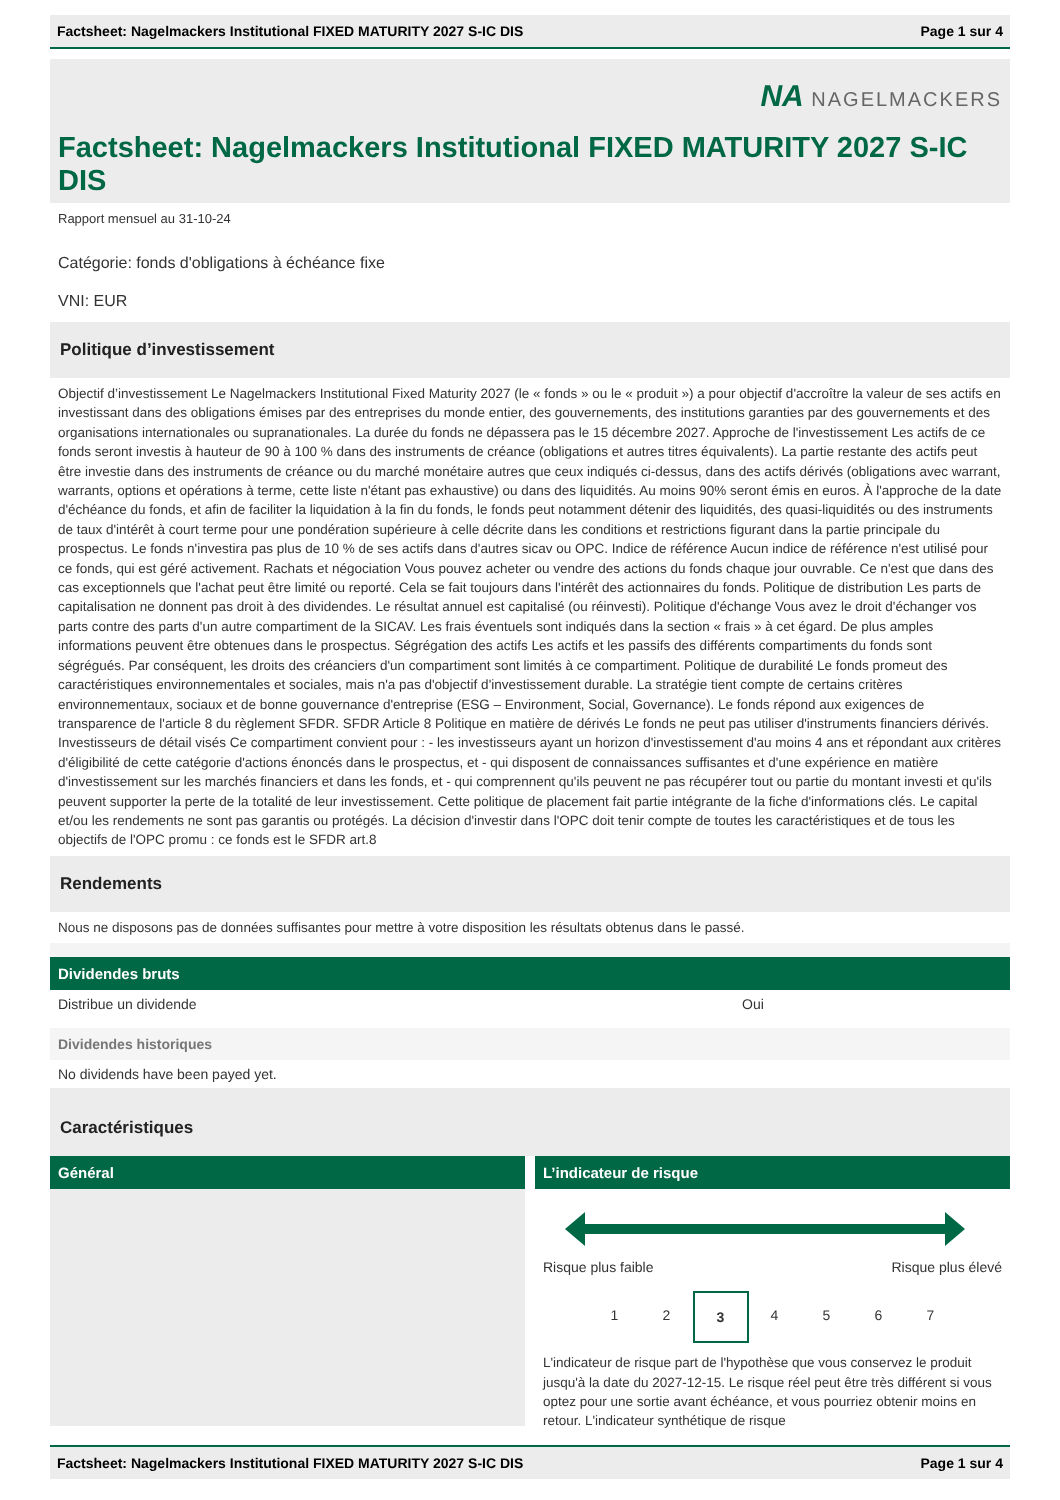Factsheet: Nagelmackers Institutional FIXED MATURITY 2027 S-IC DIS Page 1 sur 4
NA NAGELMACKERS
Factsheet: Nagelmackers Institutional FIXED MATURITY 2027 S-IC DIS
Rapport mensuel au 31-10-24
Catégorie: fonds d'obligations à échéance fixe
VNI: EUR
Politique d’investissement
Objectif d’investissement Le Nagelmackers Institutional Fixed Maturity 2027 (le « fonds » ou le « produit ») a pour objectif d'accroître la valeur de ses actifs en investissant dans des obligations émises par des entreprises du monde entier, des gouvernements, des institutions garanties par des gouvernements et des organisations internationales ou supranationales. La durée du fonds ne dépassera pas le 15 décembre 2027. Approche de l'investissement Les actifs de ce fonds seront investis à hauteur de 90 à 100 % dans des instruments de créance (obligations et autres titres équivalents). La partie restante des actifs peut être investie dans des instruments de créance ou du marché monétaire autres que ceux indiqués ci-dessus, dans des actifs dérivés (obligations avec warrant, warrants, options et opérations à terme, cette liste n'étant pas exhaustive) ou dans des liquidités. Au moins 90% seront émis en euros. À l'approche de la date d'échéance du fonds, et afin de faciliter la liquidation à la fin du fonds, le fonds peut notamment détenir des liquidités, des quasi-liquidités ou des instruments de taux d'intérêt à court terme pour une pondération supérieure à celle décrite dans les conditions et restrictions figurant dans la partie principale du prospectus. Le fonds n'investira pas plus de 10 % de ses actifs dans d'autres sicav ou OPC. Indice de référence Aucun indice de référence n'est utilisé pour ce fonds, qui est géré activement. Rachats et négociation Vous pouvez acheter ou vendre des actions du fonds chaque jour ouvrable. Ce n'est que dans des cas exceptionnels que l'achat peut être limité ou reporté. Cela se fait toujours dans l'intérêt des actionnaires du fonds. Politique de distribution Les parts de capitalisation ne donnent pas droit à des dividendes. Le résultat annuel est capitalisé (ou réinvesti). Politique d'échange Vous avez le droit d'échanger vos parts contre des parts d'un autre compartiment de la SICAV. Les frais éventuels sont indiqués dans la section « frais » à cet égard. De plus amples informations peuvent être obtenues dans le prospectus. Ségrégation des actifs Les actifs et les passifs des différents compartiments du fonds sont ségrégués. Par conséquent, les droits des créanciers d'un compartiment sont limités à ce compartiment. Politique de durabilité Le fonds promeut des caractéristiques environnementales et sociales, mais n'a pas d'objectif d'investissement durable. La stratégie tient compte de certains critères environnementaux, sociaux et de bonne gouvernance d'entreprise (ESG – Environment, Social, Governance). Le fonds répond aux exigences de transparence de l'article 8 du règlement SFDR. SFDR Article 8 Politique en matière de dérivés Le fonds ne peut pas utiliser d'instruments financiers dérivés. Investisseurs de détail visés Ce compartiment convient pour : - les investisseurs ayant un horizon d'investissement d'au moins 4 ans et répondant aux critères d'éligibilité de cette catégorie d'actions énoncés dans le prospectus, et - qui disposent de connaissances suffisantes et d'une expérience en matière d'investissement sur les marchés financiers et dans les fonds, et - qui comprennent qu'ils peuvent ne pas récupérer tout ou partie du montant investi et qu'ils peuvent supporter la perte de la totalité de leur investissement. Cette politique de placement fait partie intégrante de la fiche d'informations clés. Le capital et/ou les rendements ne sont pas garantis ou protégés. La décision d'investir dans l'OPC doit tenir compte de toutes les caractéristiques et de tous les objectifs de l'OPC promu : ce fonds est le SFDR art.8
Rendements
Nous ne disposons pas de données suffisantes pour mettre à votre disposition les résultats obtenus dans le passé.
Dividendes bruts
Distribue un dividende Oui
Dividendes historiques
No dividends have been payed yet.
Caractéristiques
Général
L’indicateur de risque
Risque plus faible Risque plus élevé
1 2 3 4567
L'indicateur de risque part de l'hypothèse que vous conservez le produit jusqu'à la date du 2027-12-15. Le risque réel peut être très différent si vous optez pour une sortie avant échéance, et vous pourriez obtenir moins en retour. L'indicateur synthétique de risque
Factsheet: Nagelmackers Institutional FIXED MATURITY 2027 S-IC DIS Page 1 sur 4